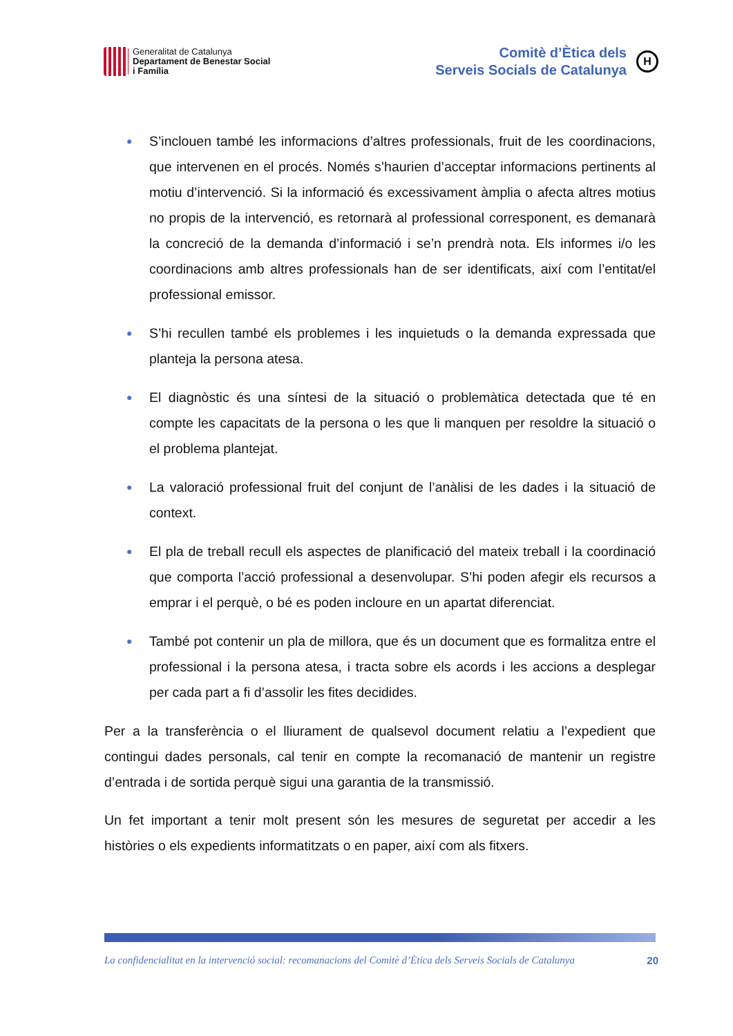Generalitat de Catalunya
Departament de Benestar Social
i Família
Comitè d’Ètica dels
Serveis Socials de Catalunya
H
● S’inclouen també les informacions d’altres professionals, fruit de les coordinacions, que intervenen en el procés. Només s’haurien d’acceptar informacions pertinents al motiu d’intervenció. Si la informació és excessivament àmplia o afecta altres motius no propis de la intervenció, es retornarà al professional corresponent, es demanarà la concreció de la demanda d’informació i se’n prendrà nota. Els informes i/o les coordinacions amb altres professionals han de ser identificats, així com l’entitat/el professional emissor.
● S’hi recullen també els problemes i les inquietuds o la demanda expressada que planteja la persona atesa.
● El diagnòstic és una síntesi de la situació o problemàtica detectada que té en compte les capacitats de la persona o les que li manquen per resoldre la situació o el problema plantejat.
● La valoració professional fruit del conjunt de l’anàlisi de les dades i la situació de context.
● El pla de treball recull els aspectes de planificació del mateix treball i la coordinació que comporta l’acció professional a desenvolupar. S’hi poden afegir els recursos a emprar i el perquè, o bé es poden incloure en un apartat diferenciat.
● També pot contenir un pla de millora, que és un document que es formalitza entre el professional i la persona atesa, i tracta sobre els acords i les accions a desplegar per cada part a fi d’assolir les fites decidides.
Per a la transferència o el lliurament de qualsevol document relatiu a l’expedient que contingui dades personals, cal tenir en compte la recomanació de mantenir un registre d’entrada i de sortida perquè sigui una garantia de la transmissió.
Un fet important a tenir molt present són les mesures de seguretat per accedir a les històries o els expedients informatitzats o en paper, així com als fitxers.
La confidencialitat en la intervenció social: recomanacions del Comitè d’Ètica dels Serveis Socials de Catalunya 20